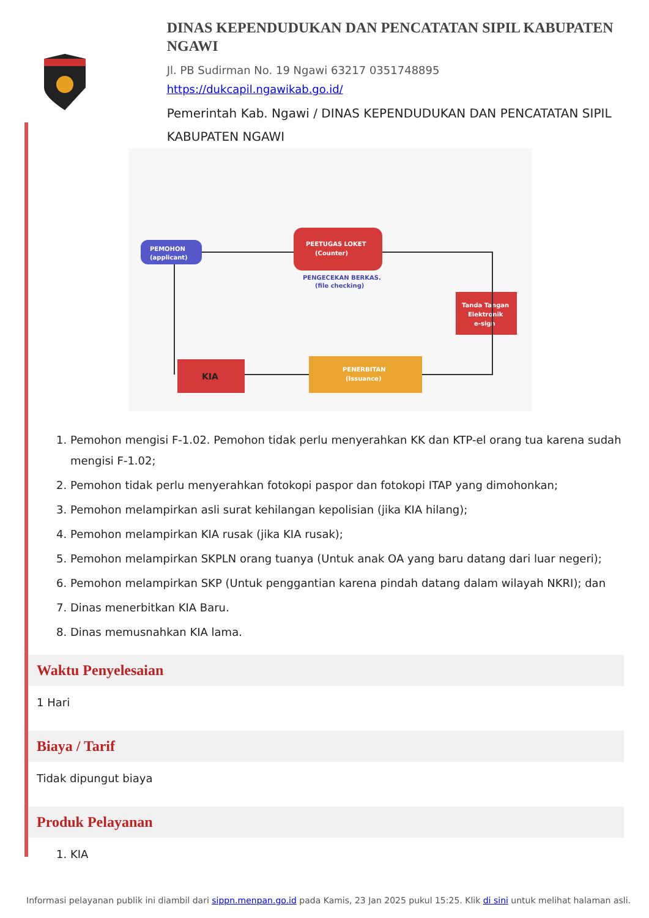DINAS KEPENDUDUKAN DAN PENCATATAN SIPIL KABUPATEN NGAWI
Jl. PB Sudirman No. 19 Ngawi 63217 0351748895
https://dukcapil.ngawikab.go.id/
Pemerintah Kab. Ngawi / DINAS KEPENDUDUKAN DAN PENCATATAN SIPIL KABUPATEN NGAWI
PEMOHON
(applicant)
PEETUGAS LOKET
(Counter)
PENGECEKAN BERKAS.
(file checking)
Tanda Tangan
Elektronik
e-sign
PENERBITAN
(Issuance)
KIA
1. Pemohon mengisi F-1.02. Pemohon tidak perlu menyerahkan KK dan KTP-el orang tua karena sudah mengisi F-1.02;
2. Pemohon tidak perlu menyerahkan fotokopi paspor dan fotokopi ITAP yang dimohonkan;
3. Pemohon melampirkan asli surat kehilangan kepolisian (jika KIA hilang);
4. Pemohon melampirkan KIA rusak (jika KIA rusak);
5. Pemohon melampirkan SKPLN orang tuanya (Untuk anak OA yang baru datang dari luar negeri);
6. Pemohon melampirkan SKP (Untuk penggantian karena pindah datang dalam wilayah NKRI); dan
7. Dinas menerbitkan KIA Baru.
8. Dinas memusnahkan KIA lama.
Waktu Penyelesaian
1 Hari
Biaya / Tarif
Tidak dipungut biaya
Produk Pelayanan
1. KIA
Informasi pelayanan publik ini diambil dari sippn.menpan.go.id pada Kamis, 23 Jan 2025 pukul 15:25. Klik di sini untuk melihat halaman asli.